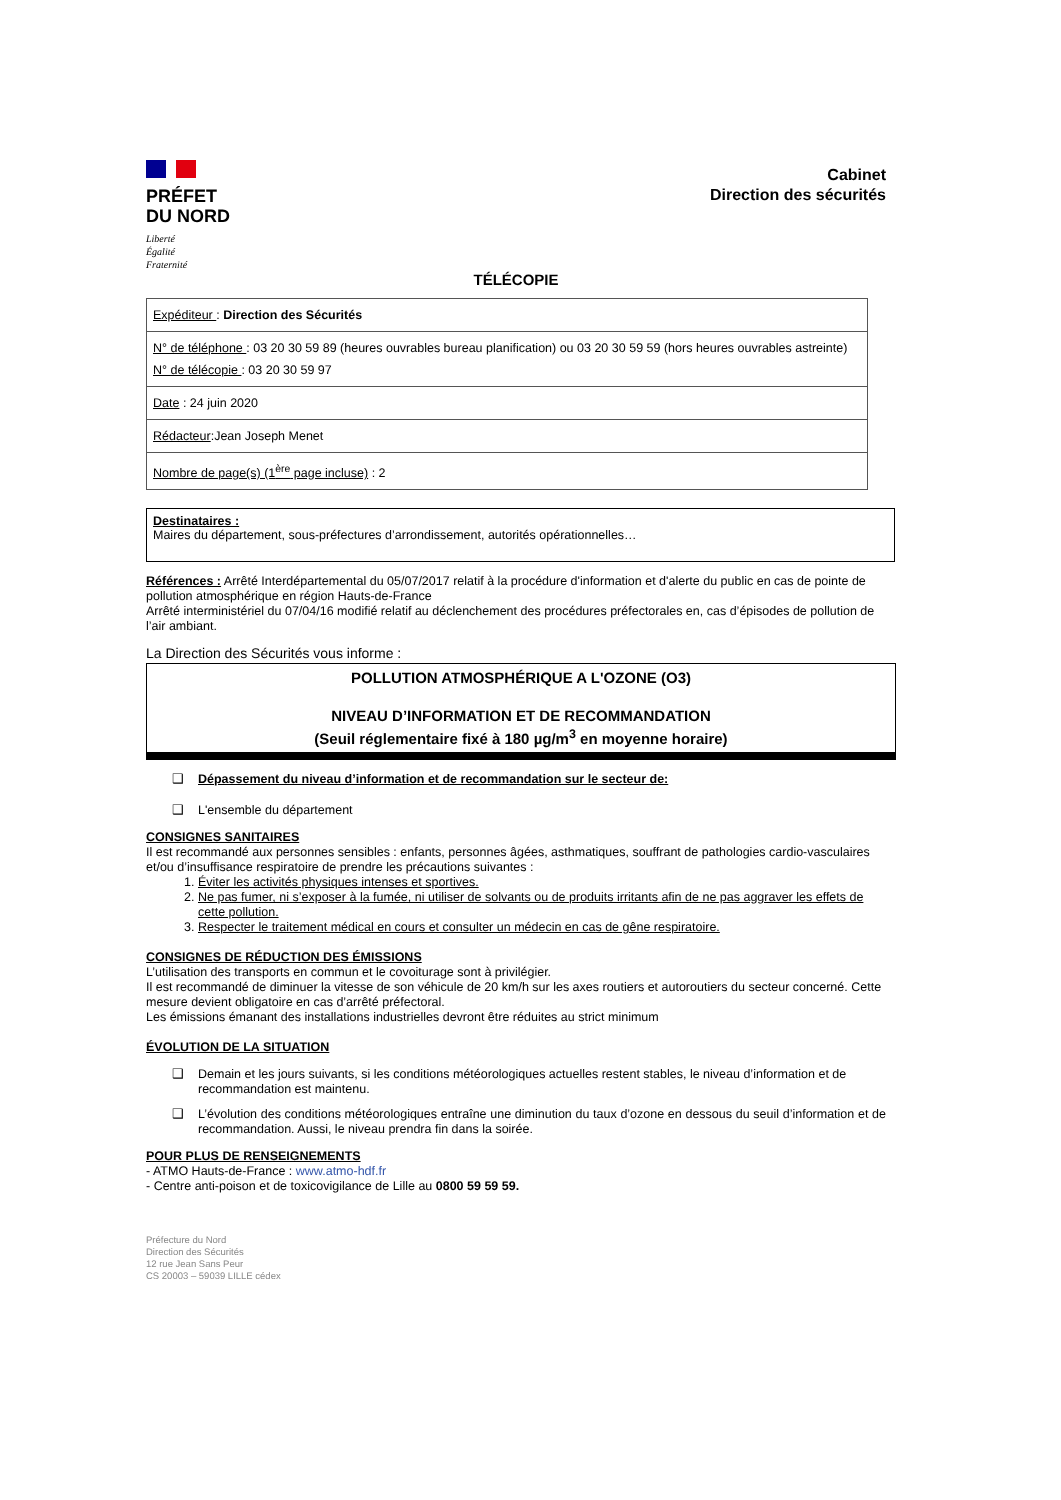PRÉFET
DU NORD
Liberté
Égalité
Fraternité
Cabinet
Direction des sécurités
TÉLÉCOPIE
| Expéditeur : Direction des Sécurités |
| N° de téléphone : 03 20 30 59 89 (heures ouvrables bureau planification) ou 03 20 30 59 59 (hors heures ouvrables astreinte) N° de télécopie : 03 20 30 59 97 |
| Date : 24 juin 2020 |
| Rédacteur :Jean Joseph Menet |
| Nombre de page(s) (1<sup>ère</sup> page incluse) : 2 |
Destinataires :
Maires du département, sous-préfectures d’arrondissement, autorités opérationnelles…
Références : Arrêté Interdépartemental du 05/07/2017 relatif à la procédure d'information et d'alerte du public en cas de pointe de pollution atmosphérique en région Hauts-de-France
Arrêté interministériel du 07/04/16 modifié relatif au déclenchement des procédures préfectorales en, cas d’épisodes de pollution de l’air ambiant.
La Direction des Sécurités vous informe :
POLLUTION ATMOSPHÉRIQUE A L'OZONE (O3)
NIVEAU D’INFORMATION ET DE RECOMMANDATION
(Seuil réglementaire fixé à 180 µg/m<sup>3</sup> en moyenne horaire)
❑ Dépassement du niveau d’information et de recommandation sur le secteur de:
❑ L'ensemble du département
CONSIGNES SANITAIRES
Il est recommandé aux personnes sensibles : enfants, personnes âgées, asthmatiques, souffrant de pathologies cardio-vasculaires et/ou d’insuffisance respiratoire de prendre les précautions suivantes :
1. Éviter les activités physiques intenses et sportives.
2. Ne pas fumer, ni s’exposer à la fumée, ni utiliser de solvants ou de produits irritants afin de ne pas aggraver les effets de cette pollution.
3. Respecter le traitement médical en cours et consulter un médecin en cas de gêne respiratoire.
CONSIGNES DE RÉDUCTION DES ÉMISSIONS
L’utilisation des transports en commun et le covoiturage sont à privilégier.
Il est recommandé de diminuer la vitesse de son véhicule de 20 km/h sur les axes routiers et autoroutiers du secteur concerné. Cette mesure devient obligatoire en cas d’arrêté préfectoral.
Les émissions émanant des installations industrielles devront être réduites au strict minimum
ÉVOLUTION DE LA SITUATION
❑ Demain et les jours suivants, si les conditions météorologiques actuelles restent stables, le niveau d’information et de recommandation est maintenu.
❑ L’évolution des conditions météorologiques entraîne une diminution du taux d’ozone en dessous du seuil d’information et de recommandation. Aussi, le niveau prendra fin dans la soirée.
POUR PLUS DE RENSEIGNEMENTS
- ATMO Hauts-de-France : www.atmo-hdf.fr
- Centre anti-poison et de toxicovigilance de Lille au 0800 59 59 59.
Préfecture du Nord
Direction des Sécurités
12 rue Jean Sans Peur
CS 20003 – 59039 LILLE cédex